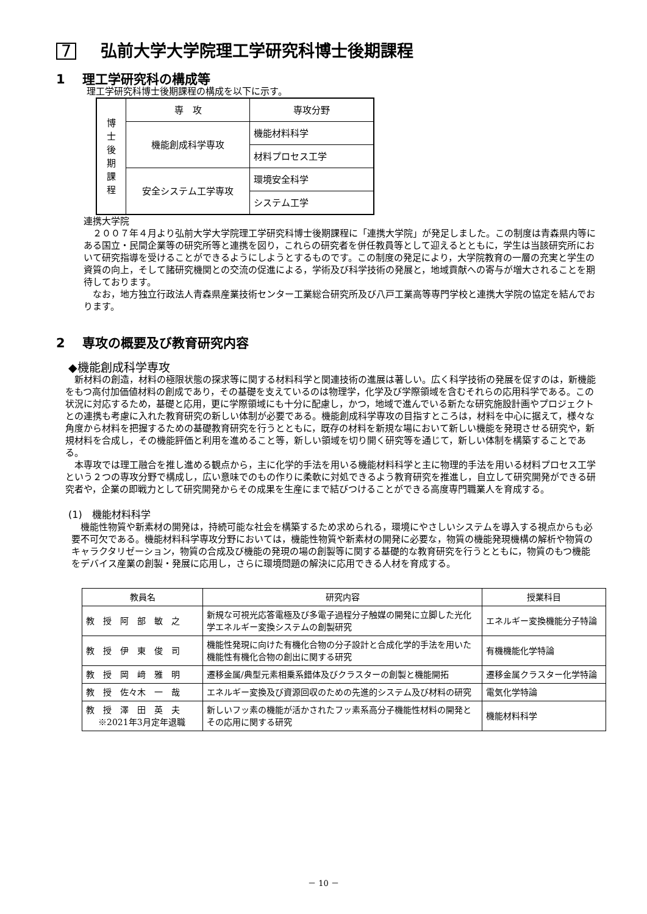7 弘前大学大学院理工学研究科博士後期課程
1　 理工学研究科の構成等
理工学研究科博士後期課程の構成を以下に示す。
| 博 士 後 期 課 程 | 専 攻 | 専攻分野 |
| | 機能創成科学専攻 | 機能材料科学 |
| | | 材料プロセス工学 |
| | 安全システム工学専攻 | 環境安全科学 |
| | | システム工学 |
連携大学院
　２００７年４月より弘前大学大学院理工学研究科博士後期課程に「連携大学院」が発足しました。この制度は青森県内等にある国立・民間企業等の研究所等と連携を図り，これらの研究者を併任教員等として迎えるとともに，学生は当該研究所において研究指導を受けることができるようにしようとするものです。この制度の発足により，大学院教育の一層の充実と学生の資質の向上，そして諸研究機関との交流の促進による，学術及び科学技術の発展と，地域貢献への寄与が増大されることを期待しております。
　なお，地方独立行政法人青森県産業技術センター工業総合研究所及び八戸工業高等専門学校と連携大学院の協定を結んでおります。
2　 専攻の概要及び教育研究内容
◆機能創成科学専攻
　新材料の創造，材料の極限状態の探求等に関する材料科学と関連技術の進展は著しい。広く科学技術の発展を促すのは，新機能をもつ高付加価値材料の創成であり，その基礎を支えているのは物理学，化学及び学際領域を含むそれらの応用科学である。この状況に対応するため，基礎と応用，更に学際領域にも十分に配慮し，かつ，地域で進んでいる新たな研究施設計画やプロジェクトとの連携も考慮に入れた教育研究の新しい体制が必要である。機能創成科学専攻の目指すところは，材料を中心に据えて，様々な角度から材料を把握するための基礎教育研究を行うとともに，既存の材料を新規な場において新しい機能を発現させる研究や，新規材料を合成し，その機能評価と利用を進めること等，新しい領域を切り開く研究等を通じて，新しい体制を構築することである。
　本専攻では理工融合を推し進める観点から，主に化学的手法を用いる機能材料科学と主に物理的手法を用いる材料プロセス工学という２つの専攻分野で構成し，広い意味でのもの作りに柔軟に対処できるよう教育研究を推進し，自立して研究開発ができる研究者や，企業の即戦力として研究開発からその成果を生産にまで結びつけることができる高度専門職業人を育成する。
(1)　機能材料科学
　機能性物質や新素材の開発は，持続可能な社会を構築するため求められる，環境にやさしいシステムを導入する視点からも必要不可欠である。機能材料科学専攻分野においては，機能性物質や新素材の開発に必要な，物質の機能発現機構の解析や物質のキャラクタリゼーション，物質の合成及び機能の発現の場の創製等に関する基礎的な教育研究を行うとともに，物質のもつ機能をデバイス産業の創製・発展に応用し，さらに環境問題の解決に応用できる人材を育成する。
| 教員名 | 研究内容 | 授業科目 |
| --- | --- | --- |
| 教 授 阿 部 敏 之 | 新規な可視光応答電極及び多電子過程分子触媒の開発に立脚した光化学エネルギー変換システムの創製研究 | エネルギー変換機能分子特論 |
| 教 授 伊 東 俊 司 | 機能性発現に向けた有機化合物の分子設計と合成化学的手法を用いた機能性有機化合物の創出に関する研究 | 有機機能化学特論 |
| 教 授 岡 﨑 雅 明 | 遷移金属/典型元素相乗系錯体及びクラスターの創製と機能開拓 | 遷移金属クラスター化学特論 |
| 教 授 佐々木 一 哉 | エネルギー変換及び資源回収のための先進的システム及び材料の研究 | 電気化学特論 |
| 教 授 澤 田 英 夫 ※2021年3月定年退職 | 新しいフッ素の機能が活かされたフッ素系高分子機能性材料の開発とその応用に関する研究 | 機能材料科学 |
－ 10 －